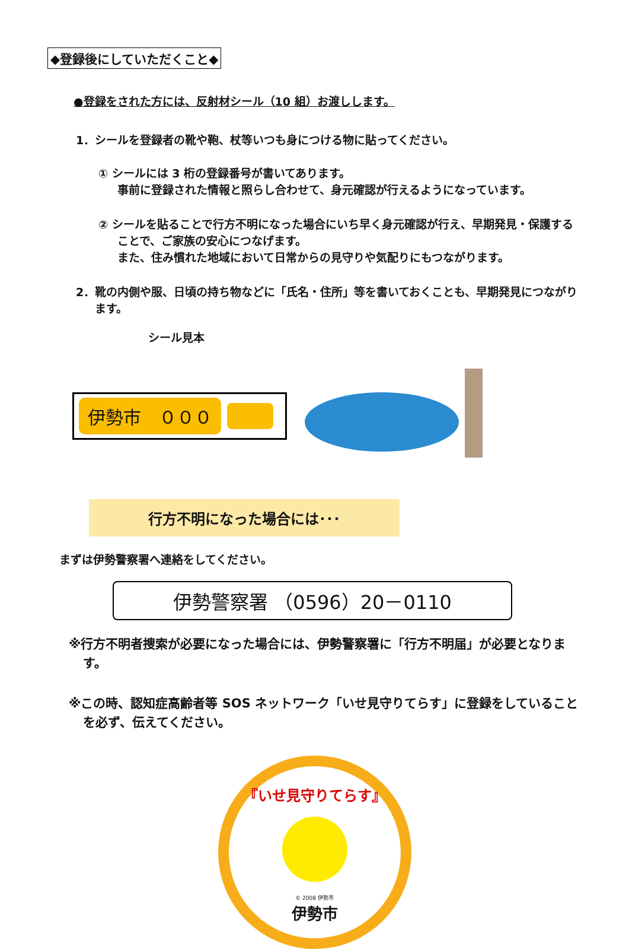◆登録後にしていただくこと◆
●登録をされた方には、反射材シール（10 組）お渡しします。
1．シールを登録者の靴や鞄、杖等いつも身につける物に貼ってください。
① シールには 3 桁の登録番号が書いてあります。
事前に登録された情報と照らし合わせて、身元確認が行えるようになっています。
② シールを貼ることで行方不明になった場合にいち早く身元確認が行え、早期発見・保護することで、ご家族の安心につなげます。
また、住み慣れた地域において日常からの見守りや気配りにもつながります。
2．靴の内側や服、日頃の持ち物などに「氏名・住所」等を書いておくことも、早期発見につながります。
シール見本
伊勢市　０００
行方不明になった場合には･･･
まずは伊勢警察署へ連絡をしてください。
伊勢警察署 （0596）20－0110
※行方不明者捜索が必要になった場合には、伊勢警察署に「行方不明届」が必要となります。
※この時、認知症高齢者等 SOS ネットワーク「いせ見守りてらす」に登録をしていることを必ず、伝えてください。
『いせ見守りてらす』
© 2008 伊勢市
伊勢市